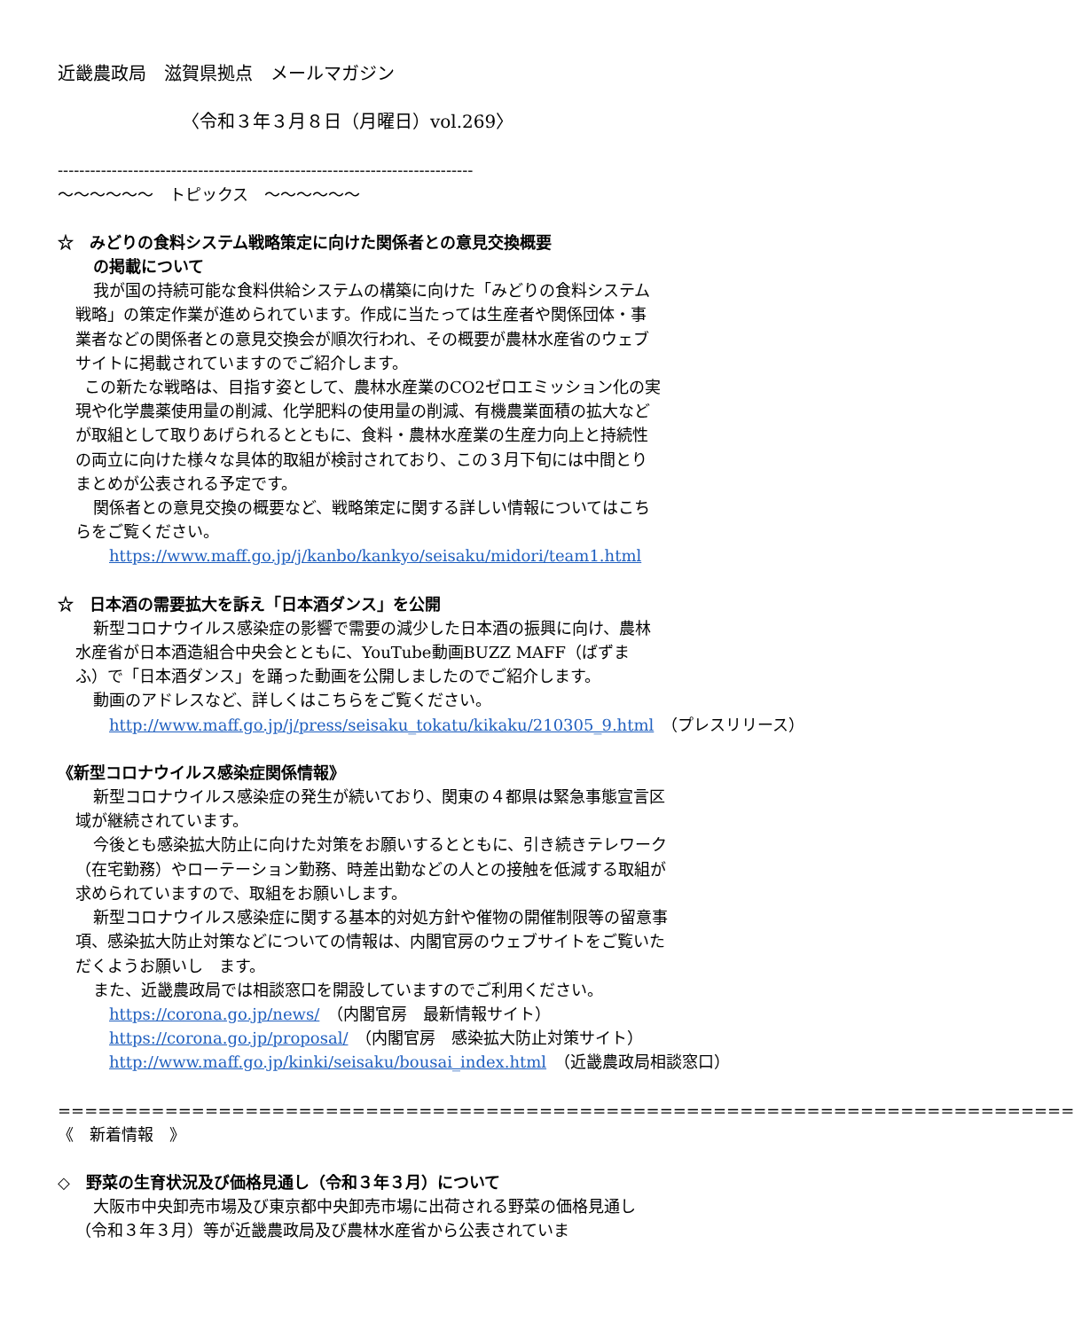近畿農政局　滋賀県拠点　メールマガジン
〈令和３年３月８日（月曜日）vol.269〉
-----------------------------------------------------------------------------
～～～～～～　トピックス　～～～～～～
☆　みどりの食料システム戦略策定に向けた関係者との意見交換概要
の掲載について
我が国の持続可能な食料供給システムの構築に向けた「みどりの食料システム戦略」の策定作業が進められています。作成に当たっては生産者や関係団体・事業者などの関係者との意見交換会が順次行われ、その概要が農林水産省のウェブサイトに掲載されていますのでご紹介します。
この新たな戦略は、目指す姿として、農林水産業のCO2ゼロエミッション化の実現や化学農薬使用量の削減、化学肥料の使用量の削減、有機農業面積の拡大などが取組として取りあげられるとともに、食料・農林水産業の生産力向上と持続性の両立に向けた様々な具体的取組が検討されており、この３月下旬には中間とりまとめが公表される予定です。
関係者との意見交換の概要など、戦略策定に関する詳しい情報についてはこちらをご覧ください。
https://www.maff.go.jp/j/kanbo/kankyo/seisaku/midori/team1.html
☆　日本酒の需要拡大を訴え「日本酒ダンス」を公開
新型コロナウイルス感染症の影響で需要の減少した日本酒の振興に向け、農林水産省が日本酒造組合中央会とともに、YouTube動画BUZZ MAFF（ばずまふ）で「日本酒ダンス」を踊った動画を公開しましたのでご紹介します。
動画のアドレスなど、詳しくはこちらをご覧ください。
http://www.maff.go.jp/j/press/seisaku_tokatu/kikaku/210305_9.html　（プレスリリース）
《新型コロナウイルス感染症関係情報》
新型コロナウイルス感染症の発生が続いており、関東の４都県は緊急事態宣言区域が継続されています。
今後とも感染拡大防止に向けた対策をお願いするとともに、引き続きテレワーク（在宅勤務）やローテーション勤務、時差出勤などの人との接触を低減する取組が求められていますので、取組をお願いします。
新型コロナウイルス感染症に関する基本的対処方針や催物の開催制限等の留意事項、感染拡大防止対策などについての情報は、内閣官房のウェブサイトをご覧いただくようお願いし　ます。
また、近畿農政局では相談窓口を開設していますのでご利用ください。
https://corona.go.jp/news/　（内閣官房　最新情報サイト）
https://corona.go.jp/proposal/　（内閣官房　感染拡大防止対策サイト）
http://www.maff.go.jp/kinki/seisaku/bousai_index.html　（近畿農政局相談窓口）
============================================================================
《　新着情報　》
◇　野菜の生育状況及び価格見通し（令和３年３月）について
大阪市中央卸売市場及び東京都中央卸売市場に出荷される野菜の価格見通し（令和３年３月）等が近畿農政局及び農林水産省から公表されていま